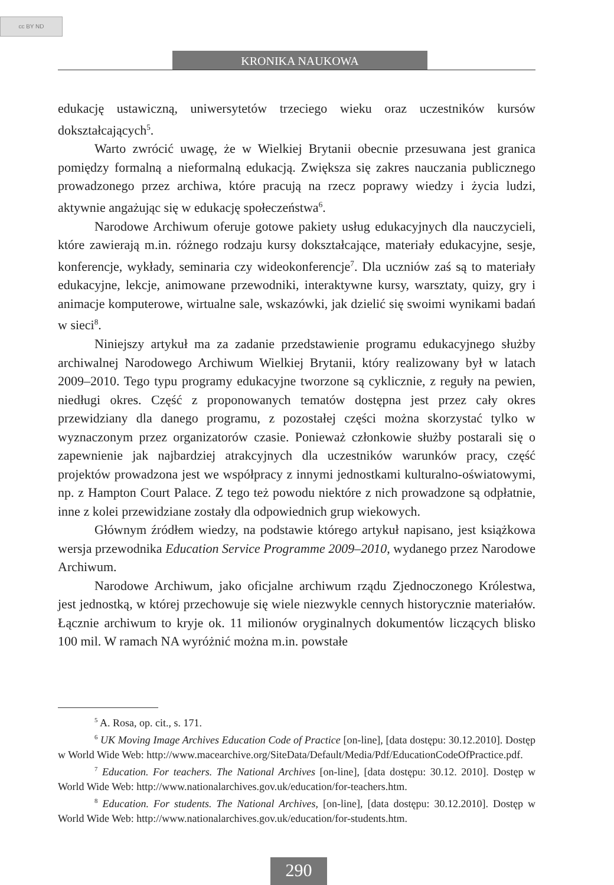cc BY ND
KRONIKA NAUKOWA
edukację ustawiczną, uniwersytetów trzeciego wieku oraz uczestników kursów dokształcających<sup>5</sup>.
Warto zwrócić uwagę, że w Wielkiej Brytanii obecnie przesuwana jest granica pomiędzy formalną a nieformalną edukacją. Zwiększa się zakres nauczania publicznego prowadzonego przez archiwa, które pracują na rzecz poprawy wiedzy i życia ludzi, aktywnie angażując się w edukację społeczeństwa<sup>6</sup>.
Narodowe Archiwum oferuje gotowe pakiety usług edukacyjnych dla nauczycieli, które zawierają m.in. różnego rodzaju kursy dokształcające, materiały edukacyjne, sesje, konferencje, wykłady, seminaria czy wideokonferencje<sup>7</sup>. Dla uczniów zaś są to materiały edukacyjne, lekcje, animowane przewodniki, interaktywne kursy, warsztaty, quizy, gry i animacje komputerowe, wirtualne sale, wskazówki, jak dzielić się swoimi wynikami badań w sieci<sup>8</sup>.
Niniejszy artykuł ma za zadanie przedstawienie programu edukacyjnego służby archiwalnej Narodowego Archiwum Wielkiej Brytanii, który realizowany był w latach 2009–2010. Tego typu programy edukacyjne tworzone są cyklicznie, z reguły na pewien, niedługi okres. Część z proponowanych tematów dostępna jest przez cały okres przewidziany dla danego programu, z pozostałej części można skorzystać tylko w wyznaczonym przez organizatorów czasie. Ponieważ członkowie służby postarali się o zapewnienie jak najbardziej atrakcyjnych dla uczestników warunków pracy, część projektów prowadzona jest we współpracy z innymi jednostkami kulturalno-oświatowymi, np. z Hampton Court Palace. Z tego też powodu niektóre z nich prowadzone są odpłatnie, inne z kolei przewidziane zostały dla odpowiednich grup wiekowych.
Głównym źródłem wiedzy, na podstawie którego artykuł napisano, jest książkowa wersja przewodnika Education Service Programme 2009–2010, wydanego przez Narodowe Archiwum.
Narodowe Archiwum, jako oficjalne archiwum rządu Zjednoczonego Królestwa, jest jednostką, w której przechowuje się wiele niezwykle cennych historycznie materiałów. Łącznie archiwum to kryje ok. 11 milionów oryginalnych dokumentów liczących blisko 100 mil. W ramach NA wyróżnić można m.in. powstałe
<sup>5</sup> A. Rosa, op. cit., s. 171.
<sup>6</sup> UK Moving Image Archives Education Code of Practice [on-line], [data dostępu: 30.12.2010]. Dostęp w World Wide Web: http://www.macearchive.org/SiteData/Default/Media/Pdf/EducationCodeOfPractice.pdf.
<sup>7</sup> Education. For teachers. The National Archives [on-line], [data dostępu: 30.12. 2010]. Dostęp w World Wide Web: http://www.nationalarchives.gov.uk/education/for-teachers.htm.
<sup>8</sup> Education. For students. The National Archives, [on-line], [data dostępu: 30.12.2010]. Dostęp w World Wide Web: http://www.nationalarchives.gov.uk/education/for-students.htm.
290